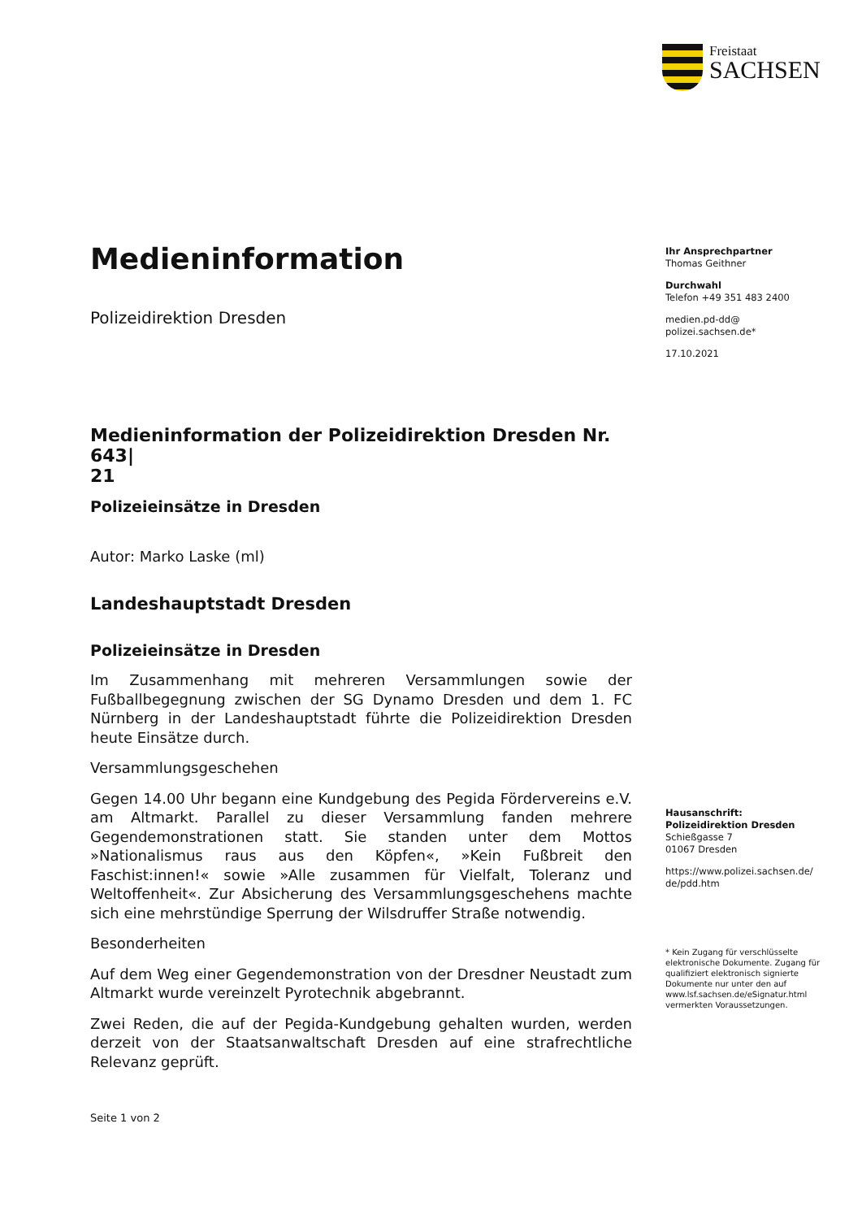Freistaat
SACHSEN
Medieninformation
Polizeidirektion Dresden
Medieninformation der Polizeidirektion Dresden Nr. 643|
21
Polizeieinsätze in Dresden
Autor: Marko Laske (ml)
Landeshauptstadt Dresden
Polizeieinsätze in Dresden
Im Zusammenhang mit mehreren Versammlungen sowie der Fußballbegegnung zwischen der SG Dynamo Dresden und dem 1. FC Nürnberg in der Landeshauptstadt führte die Polizeidirektion Dresden heute Einsätze durch.
Versammlungsgeschehen
Gegen 14.00 Uhr begann eine Kundgebung des Pegida Fördervereins e.V. am Altmarkt. Parallel zu dieser Versammlung fanden mehrere Gegendemonstrationen statt. Sie standen unter dem Mottos »Nationalismus raus aus den Köpfen«, »Kein Fußbreit den Faschist:innen!« sowie »Alle zusammen für Vielfalt, Toleranz und Weltoffenheit«. Zur Absicherung des Versammlungsgeschehens machte sich eine mehrstündige Sperrung der Wilsdruffer Straße notwendig.
Besonderheiten
Auf dem Weg einer Gegendemonstration von der Dresdner Neustadt zum Altmarkt wurde vereinzelt Pyrotechnik abgebrannt.
Zwei Reden, die auf der Pegida-Kundgebung gehalten wurden, werden derzeit von der Staatsanwaltschaft Dresden auf eine strafrechtliche Relevanz geprüft.
Seite 1 von 2
Ihr Ansprechpartner
Thomas Geithner
Durchwahl
Telefon +49 351 483 2400
medien.pd-dd@
polizei.sachsen.de*
17.10.2021
Hausanschrift:
Polizeidirektion Dresden
Schießgasse 7
01067 Dresden
https://www.polizei.sachsen.de/
de/pdd.htm
* Kein Zugang für verschlüsselte elektronische Dokumente. Zugang für qualifiziert elektronisch signierte Dokumente nur unter den auf www.lsf.sachsen.de/eSignatur.html vermerkten Voraussetzungen.